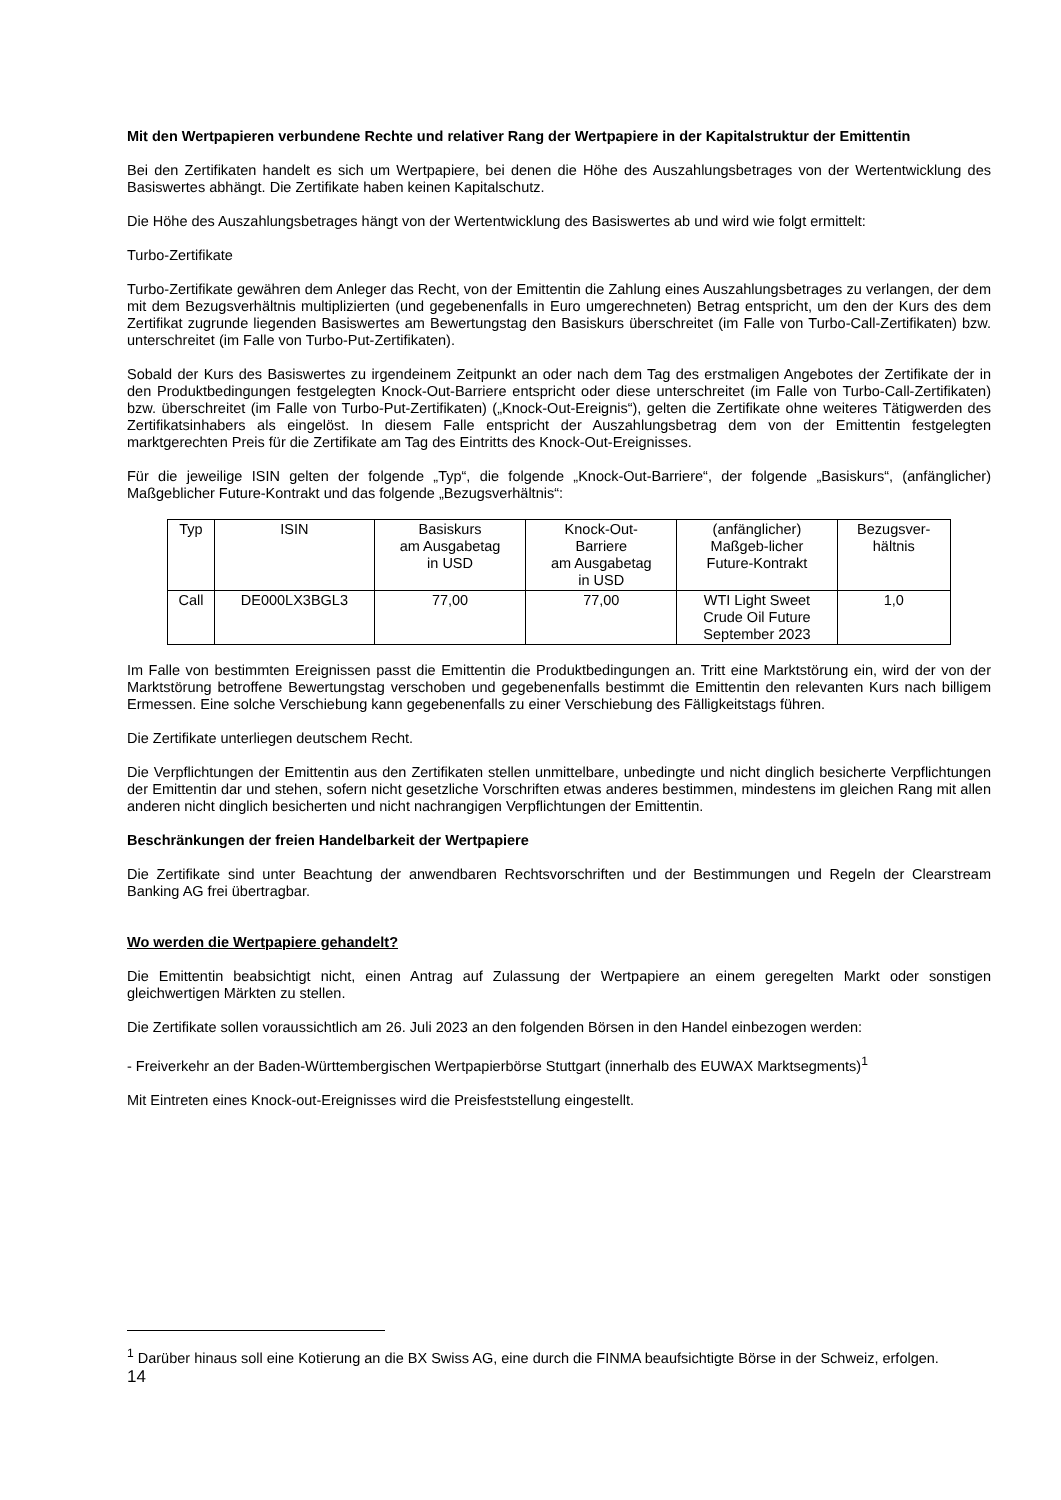Mit den Wertpapieren verbundene Rechte und relativer Rang der Wertpapiere in der Kapitalstruktur der Emittentin
Bei den Zertifikaten handelt es sich um Wertpapiere, bei denen die Höhe des Auszahlungsbetrages von der Wertentwicklung des Basiswertes abhängt. Die Zertifikate haben keinen Kapitalschutz.
Die Höhe des Auszahlungsbetrages hängt von der Wertentwicklung des Basiswertes ab und wird wie folgt ermittelt:
Turbo-Zertifikate
Turbo-Zertifikate gewähren dem Anleger das Recht, von der Emittentin die Zahlung eines Auszahlungsbetrages zu verlangen, der dem mit dem Bezugsverhältnis multiplizierten (und gegebenenfalls in Euro umgerechneten) Betrag entspricht, um den der Kurs des dem Zertifikat zugrunde liegenden Basiswertes am Bewertungstag den Basiskurs überschreitet (im Falle von Turbo-Call-Zertifikaten) bzw. unterschreitet (im Falle von Turbo-Put-Zertifikaten).
Sobald der Kurs des Basiswertes zu irgendeinem Zeitpunkt an oder nach dem Tag des erstmaligen Angebotes der Zertifikate der in den Produktbedingungen festgelegten Knock-Out-Barriere entspricht oder diese unterschreitet (im Falle von Turbo-Call-Zertifikaten) bzw. überschreitet (im Falle von Turbo-Put-Zertifikaten) („Knock-Out-Ereignis“), gelten die Zertifikate ohne weiteres Tätigwerden des Zertifikatsinhabers als eingelöst. In diesem Falle entspricht der Auszahlungsbetrag dem von der Emittentin festgelegten marktgerechten Preis für die Zertifikate am Tag des Eintritts des Knock-Out-Ereignisses.
Für die jeweilige ISIN gelten der folgende „Typ“, die folgende „Knock-Out-Barriere“, der folgende „Basiskurs“, (anfänglicher) Maßgeblicher Future-Kontrakt und das folgende „Bezugsverhältnis“:
| Typ | ISIN | Basiskurs am Ausgabetag in USD | Knock-Out- Barriere am Ausgabetag in USD | (anfänglicher) Maßgeb-licher Future-Kontrakt | Bezugsver- hältnis |
| --- | --- | --- | --- | --- | --- |
| Call | DE000LX3BGL3 | 77,00 | 77,00 | WTI Light Sweet Crude Oil Future September 2023 | 1,0 |
Im Falle von bestimmten Ereignissen passt die Emittentin die Produktbedingungen an. Tritt eine Marktstörung ein, wird der von der Marktstörung betroffene Bewertungstag verschoben und gegebenenfalls bestimmt die Emittentin den relevanten Kurs nach billigem Ermessen. Eine solche Verschiebung kann gegebenenfalls zu einer Verschiebung des Fälligkeitstags führen.
Die Zertifikate unterliegen deutschem Recht.
Die Verpflichtungen der Emittentin aus den Zertifikaten stellen unmittelbare, unbedingte und nicht dinglich besicherte Verpflichtungen der Emittentin dar und stehen, sofern nicht gesetzliche Vorschriften etwas anderes bestimmen, mindestens im gleichen Rang mit allen anderen nicht dinglich besicherten und nicht nachrangigen Verpflichtungen der Emittentin.
Beschränkungen der freien Handelbarkeit der Wertpapiere
Die Zertifikate sind unter Beachtung der anwendbaren Rechtsvorschriften und der Bestimmungen und Regeln der Clearstream Banking AG frei übertragbar.
Wo werden die Wertpapiere gehandelt?
Die Emittentin beabsichtigt nicht, einen Antrag auf Zulassung der Wertpapiere an einem geregelten Markt oder sonstigen gleichwertigen Märkten zu stellen.
Die Zertifikate sollen voraussichtlich am 26. Juli 2023 an den folgenden Börsen in den Handel einbezogen werden:
- Freiverkehr an der Baden-Württembergischen Wertpapierbörse Stuttgart (innerhalb des EUWAX Marktsegments)<sup>1</sup>
Mit Eintreten eines Knock-out-Ereignisses wird die Preisfeststellung eingestellt.
<sup>1</sup> Darüber hinaus soll eine Kotierung an die BX Swiss AG, eine durch die FINMA beaufsichtigte Börse in der Schweiz, erfolgen.
14